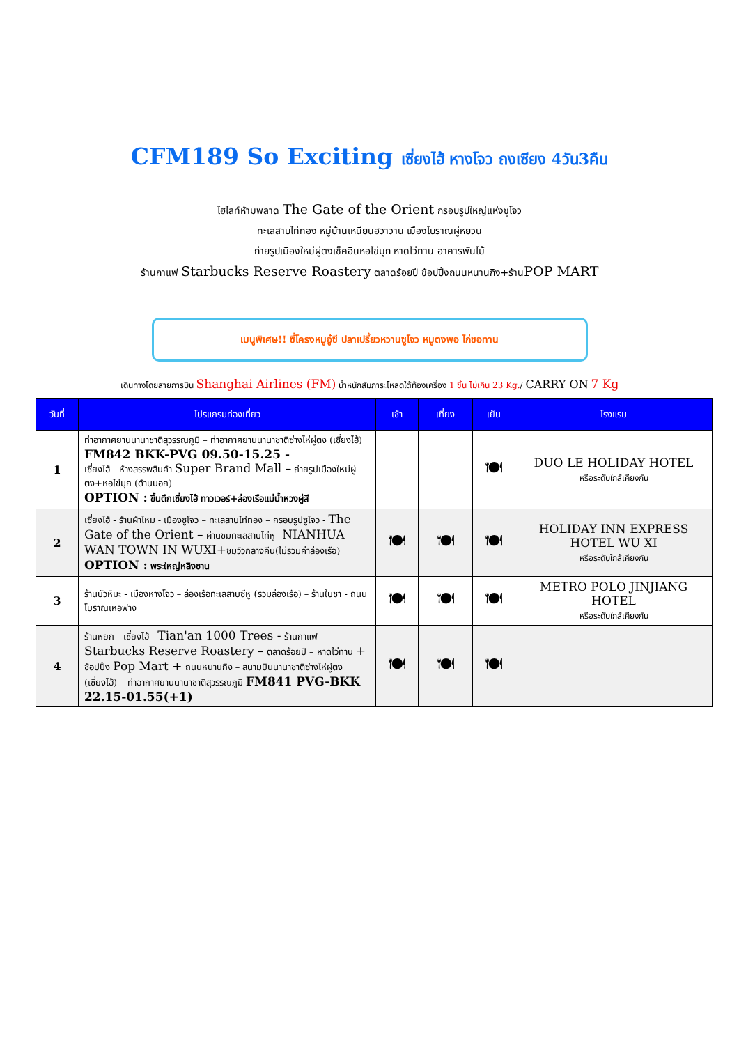CFM189 So Exciting เซี่ยงไฮ้ หางโจว ถงเซียง 4วัน3คืน
ไฮไลท์ห้ามพลาด The Gate of the Orient กรอบรูปใหญ่แห่งซูโจว
ทะเลสาบไท่ทอง หมู่บ้านเหนียนฮวาวาน เมืองโบราณผู่หยวน
ถ่ายรูปเมืองใหม่ผู่ตงเช็คอินหอไข่มุก หาดไว่ทาน อาคารพันไม้
ร้านกาแฟ Starbucks Reserve Roastery ตลาดร้อยปี ช้อปปิ้งถนนหนานกิง+ร้านPOP MART
เมนูพิเศษ!! ซี่โครงหมูอู๋ซี ปลาเปรี้ยวหวานซูโจว หมูตงพอ ไก่ขอทาน
เดินทางโดยสายการบิน Shanghai Airlines (FM) น้ำหนักสัมภาระโหลดใต้ท้องเครื่อง 1 ชิ้น ไม่เกิน 23 Kg./ CARRY ON 7 Kg
| วันที่ | โปรแกรมท่องเที่ยว | เช้า | เที่ยง | เย็น | โรงแรม |
| --- | --- | --- | --- | --- | --- |
| 1 | ท่าอากาศยานนานาชาติสุวรรณภูมิ – ท่าอากาศยานนานาชาติซ่างไห่ผู่ตง (เซี่ยงไฮ้) FM842 BKK-PVG 09.50-15.25 - เซี่ยงไฮ้ - ห้างสรรพสินค้า Super Brand Mall – ถ่ายรูปเมืองใหม่ผู่ตง+หอไข่มุก (ด้านนอก) OPTION : ขึ้นตึกเซี่ยงไฮ้ ทาวเวอร์+ล่องเรือแม่น้ำหวงผู่สี | | | 🍽 | DUO LE HOLIDAY HOTEL หรือระดับใกล้เคียงกัน |
| 2 | เซี่ยงไฮ้ - ร้านผ้าไหม - เมืองซูโจว – ทะเลสาบไท่ทอง – กรอบรูปซูโจว - The Gate of the Orient – ผ่านชมทะเลสาบไท่หู – NIANHUA WAN TOWN IN WUXI+ ชมวิวกลางคืน(ไม่รวมค่าล่องเรือ) OPTION : พระใหญ่หลิงซาน | 🍽 | 🍽 | 🍽 | HOLIDAY INN EXPRESS HOTEL WU XI หรือระดับใกล้เคียงกัน |
| 3 | ร้านบัวหิมะ - เมืองหางโจว – ล่องเรือทะเลสาบซีหู (รวมล่องเรือ) – ร้านใบชา - ถนนโบราณเหอฟาง | 🍽 | 🍽 | 🍽 | METRO POLO JINJIANG HOTEL หรือระดับใกล้เคียงกัน |
| 4 | ร้านหยก - เซี่ยงไฮ้ - Tian'an 1000 Trees - ร้านกาแฟ Starbucks Reserve Roastery – ตลาดร้อยปี – หาดไว่ทาน + ช้อปปิ้ง Pop Mart + ถนนหนานกิง – สนามบินนานาชาติซ่างไห่ผู่ตง (เซี่ยงไฮ้) – ท่าอากาศยานนานาชาติสุวรรณภูมิ FM841 PVG-BKK 22.15-01.55(+1) | 🍽 | 🍽 | 🍽 | |